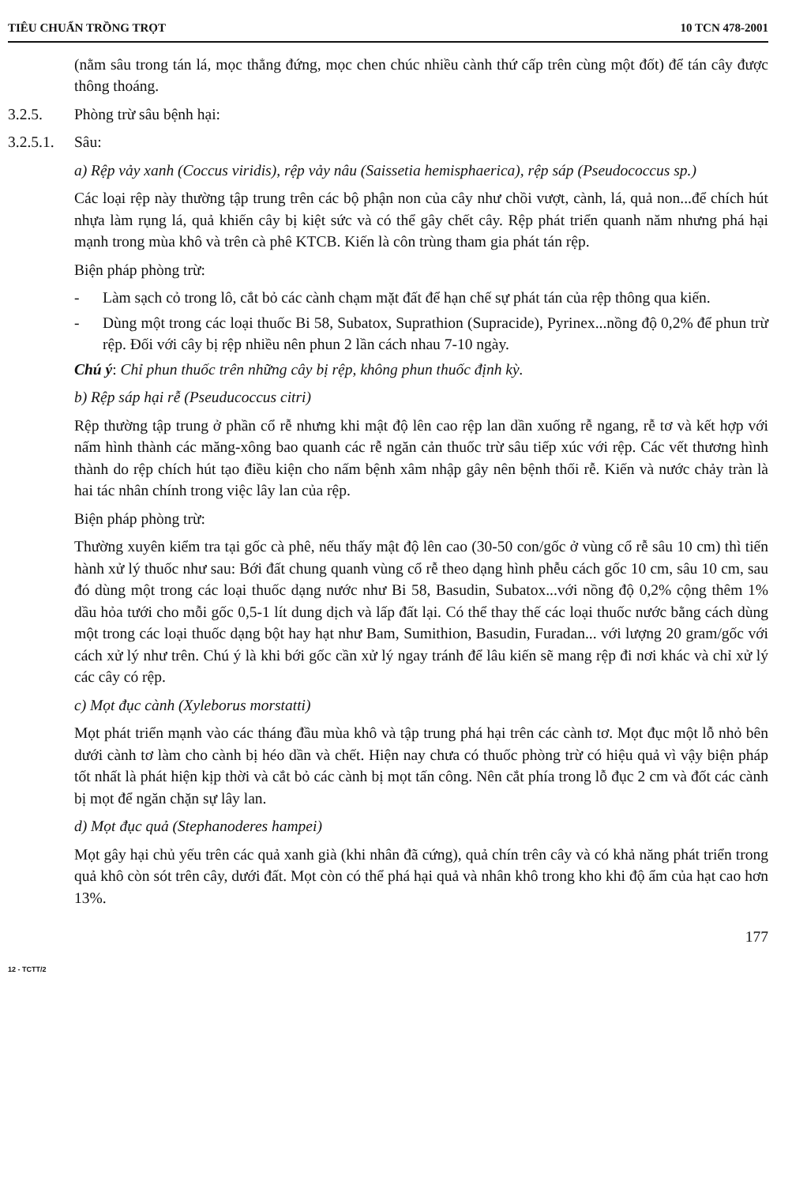TIÊU CHUẨN TRỒNG TRỌT 10 TCN 478-2001
(nằm sâu trong tán lá, mọc thẳng đứng, mọc chen chúc nhiều cành thứ cấp trên cùng một đốt) để tán cây được thông thoáng.
3.2.5. Phòng trừ sâu bệnh hại:
3.2.5.1. Sâu:
a) Rệp vảy xanh (Coccus viridis), rệp vảy nâu (Saissetia hemisphaerica), rệp sáp (Pseudococcus sp.)
Các loại rệp này thường tập trung trên các bộ phận non của cây như chồi vượt, cành, lá, quả non...để chích hút nhựa làm rụng lá, quả khiến cây bị kiệt sức và có thể gây chết cây. Rệp phát triển quanh năm nhưng phá hại mạnh trong mùa khô và trên cà phê KTCB. Kiến là côn trùng tham gia phát tán rệp.
Biện pháp phòng trừ:
- Làm sạch cỏ trong lô, cắt bỏ các cành chạm mặt đất để hạn chế sự phát tán của rệp thông qua kiến.
- Dùng một trong các loại thuốc Bi 58, Subatox, Suprathion (Supracide), Pyrinex...nồng độ 0,2% để phun trừ rệp. Đối với cây bị rệp nhiều nên phun 2 lần cách nhau 7-10 ngày.
Chú ý: Chỉ phun thuốc trên những cây bị rệp, không phun thuốc định kỳ.
b) Rệp sáp hại rễ (Pseuducoccus citri)
Rệp thường tập trung ở phần cổ rễ nhưng khi mật độ lên cao rệp lan dần xuống rễ ngang, rễ tơ và kết hợp với nấm hình thành các măng-xông bao quanh các rễ ngăn cản thuốc trừ sâu tiếp xúc với rệp. Các vết thương hình thành do rệp chích hút tạo điều kiện cho nấm bệnh xâm nhập gây nên bệnh thối rễ. Kiến và nước chảy tràn là hai tác nhân chính trong việc lây lan của rệp.
Biện pháp phòng trừ:
Thường xuyên kiểm tra tại gốc cà phê, nếu thấy mật độ lên cao (30-50 con/gốc ở vùng cổ rễ sâu 10 cm) thì tiến hành xử lý thuốc như sau: Bới đất chung quanh vùng cổ rễ theo dạng hình phễu cách gốc 10 cm, sâu 10 cm, sau đó dùng một trong các loại thuốc dạng nước như Bi 58, Basudin, Subatox...với nồng độ 0,2% cộng thêm 1% dầu hỏa tưới cho mỗi gốc 0,5-1 lít dung dịch và lấp đất lại. Có thể thay thế các loại thuốc nước bằng cách dùng một trong các loại thuốc dạng bột hay hạt như Bam, Sumithion, Basudin, Furadan... với lượng 20 gram/gốc với cách xử lý như trên. Chú ý là khi bới gốc cần xử lý ngay tránh để lâu kiến sẽ mang rệp đi nơi khác và chỉ xử lý các cây có rệp.
c) Mọt đục cành (Xyleborus morstatti)
Mọt phát triển mạnh vào các tháng đầu mùa khô và tập trung phá hại trên các cành tơ. Mọt đục một lỗ nhỏ bên dưới cành tơ làm cho cành bị héo dần và chết. Hiện nay chưa có thuốc phòng trừ có hiệu quả vì vậy biện pháp tốt nhất là phát hiện kịp thời và cắt bỏ các cành bị mọt tấn công. Nên cắt phía trong lỗ đục 2 cm và đốt các cành bị mọt để ngăn chặn sự lây lan.
d) Mọt đục quả (Stephanoderes hampei)
Mọt gây hại chủ yếu trên các quả xanh già (khi nhân đã cứng), quả chín trên cây và có khả năng phát triển trong quả khô còn sót trên cây, dưới đất. Mọt còn có thể phá hại quả và nhân khô trong kho khi độ ẩm của hạt cao hơn 13%.
177
12 - TCTT/2